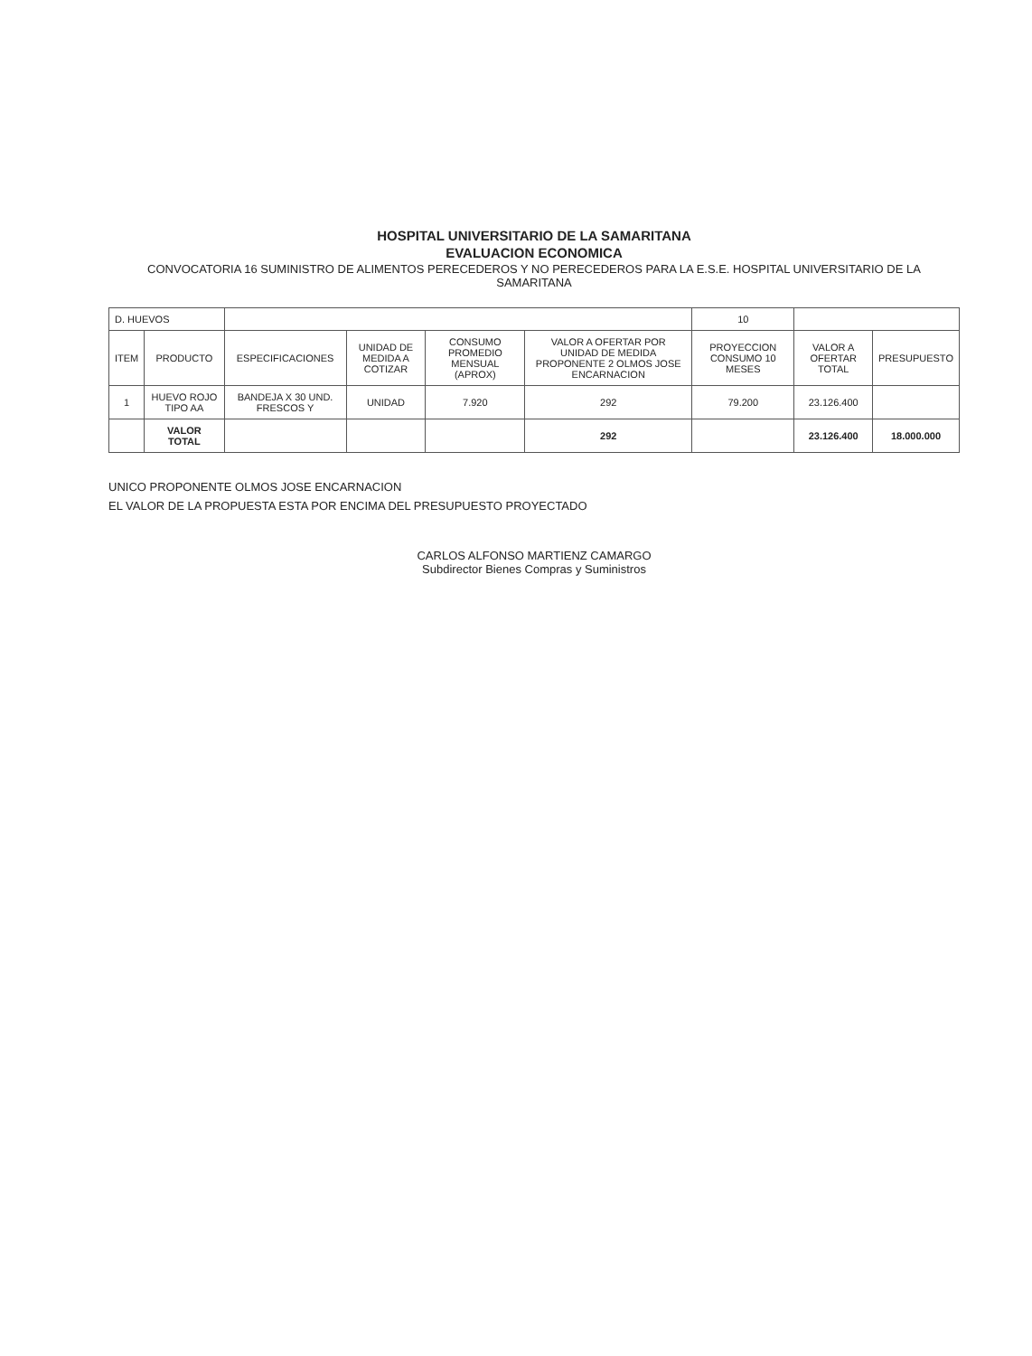HOSPITAL UNIVERSITARIO DE LA SAMARITANA
EVALUACION ECONOMICA
CONVOCATORIA 16 SUMINISTRO DE ALIMENTOS PERECEDEROS Y NO PERECEDEROS PARA LA E.S.E. HOSPITAL UNIVERSITARIO DE LA SAMARITANA
| D. HUEVOS | | | | | | 10 | | |
| ITEM | PRODUCTO | ESPECIFICACIONES | UNIDAD DE MEDIDA A COTIZAR | CONSUMO PROMEDIO MENSUAL (APROX) | VALOR A OFERTAR POR UNIDAD DE MEDIDA PROPONENTE 2 OLMOS JOSE ENCARNACION | PROYECCION CONSUMO 10 MESES | VALOR A OFERTAR TOTAL | PRESUPUESTO |
| 1 | HUEVO ROJO TIPO AA | BANDEJA X 30 UND. FRESCOS Y | UNIDAD | 7.920 | 292 | 79.200 | 23.126.400 | |
| | VALOR TOTAL | | | | 292 | | 23.126.400 | 18.000.000 |
UNICO PROPONENTE OLMOS JOSE ENCARNACION
EL VALOR DE LA PROPUESTA ESTA POR ENCIMA DEL PRESUPUESTO PROYECTADO
CARLOS ALFONSO MARTIENZ CAMARGO
Subdirector Bienes Compras y Suministros